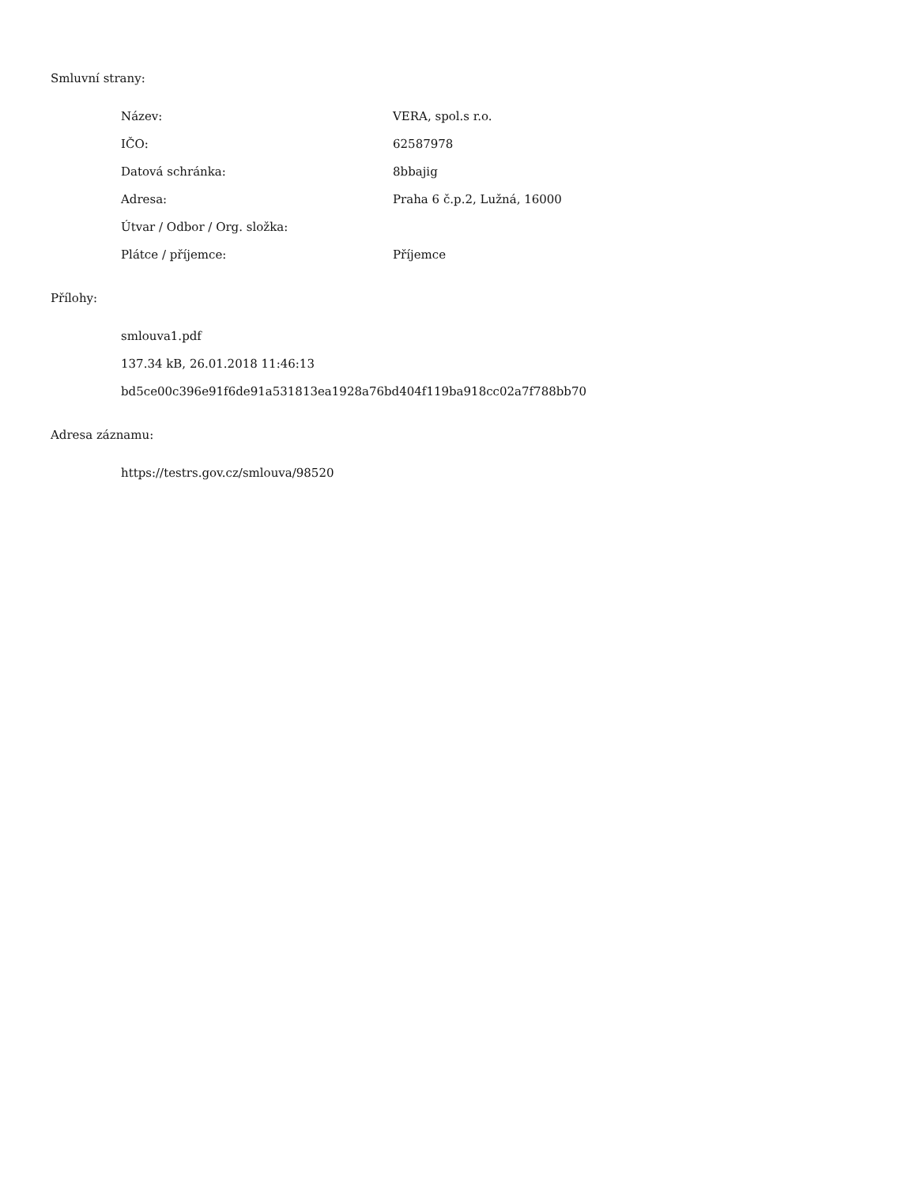Smluvní strany:
| Název: | VERA, spol.s r.o. |
| IČO: | 62587978 |
| Datová schránka: | 8bbajig |
| Adresa: | Praha 6 č.p.2, Lužná, 16000 |
| Útvar / Odbor / Org. složka: | |
| Plátce / příjemce: | Příjemce |
Přílohy:
smlouva1.pdf
137.34 kB, 26.01.2018 11:46:13
bd5ce00c396e91f6de91a531813ea1928a76bd404f119ba918cc02a7f788bb70
Adresa záznamu:
https://testrs.gov.cz/smlouva/98520